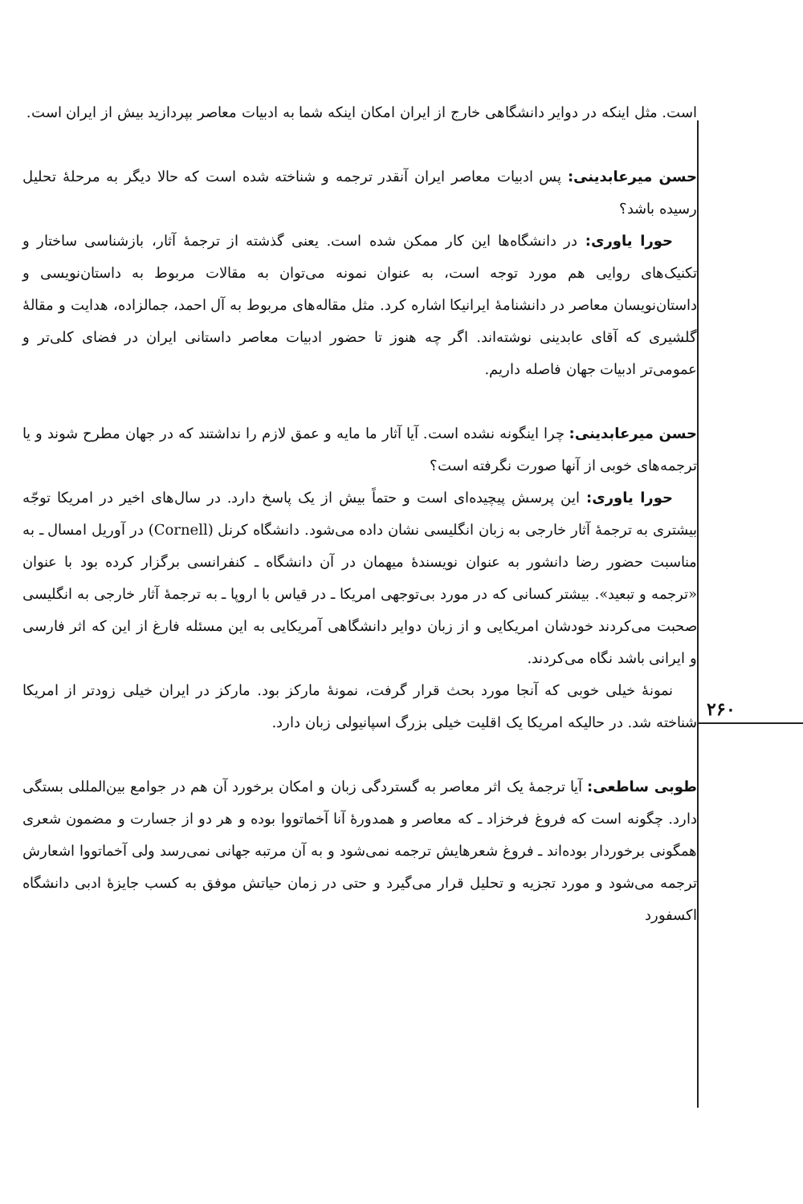۲۶۰
است. مثل اینکه در دوایر دانشگاهی خارج از ایران امکان اینکه شما به ادبیات معاصر بپردازید بیش از ایران است.
حسن میرعابدینی: پس ادبیات معاصر ایران آنقدر ترجمه و شناخته شده است که حالا دیگر به مرحلهٔ تحلیل رسیده باشد؟
حورا یاوری: در دانشگاه‌ها این کار ممکن شده است. یعنی گذشته از ترجمهٔ آثار، بازشناسی ساختار و تکنیک‌های روایی هم مورد توجه است، به عنوان نمونه می‌توان به مقالات مربوط به داستان‌نویسی و داستان‌نویسان معاصر در دانشنامهٔ ایرانیکا اشاره کرد. مثل مقاله‌های مربوط به آل احمد، جمالزاده، هدایت و مقالهٔ گلشیری که آقای عابدینی نوشته‌اند. اگر چه هنوز تا حضور ادبیات معاصر داستانی ایران در فضای کلی‌تر و عمومی‌تر ادبیات جهان فاصله داریم.
حسن میرعابدینی: چرا اینگونه نشده است. آیا آثار ما مایه و عمق لازم را نداشتند که در جهان مطرح شوند و یا ترجمه‌های خوبی از آنها صورت نگرفته است؟
حورا یاوری: این پرسش پیچیده‌ای است و حتماً بیش از یک پاسخ دارد. در سال‌های اخیر در امریکا توجّه بیشتری به ترجمهٔ آثار خارجی به زبان انگلیسی نشان داده می‌شود. دانشگاه کرنل (Cornell) در آوریل امسال ـ به مناسبت حضور رضا دانشور به عنوان نویسندهٔ میهمان در آن دانشگاه ـ کنفرانسی برگزار کرده بود با عنوان «ترجمه و تبعید». بیشتر کسانی که در مورد بی‌توجهی امریکا ـ در قیاس با اروپا ـ به ترجمهٔ آثار خارجی به انگلیسی صحبت می‌کردند خودشان امریکایی و از زبان دوایر دانشگاهی آمریکایی به این مسئله فارغ از این که اثر فارسی و ایرانی باشد نگاه می‌کردند.
نمونهٔ خیلی خوبی که آنجا مورد بحث قرار گرفت، نمونهٔ مارکز بود. مارکز در ایران خیلی زودتر از امریکا شناخته شد. در حالیکه امریکا یک اقلیت خیلی بزرگ اسپانیولی زبان دارد.
طوبی ساطعی: آیا ترجمهٔ یک اثر معاصر به گستردگی زبان و امکان برخورد آن هم در جوامع بین‌المللی بستگی دارد. چگونه است که فروغ فرخزاد ـ که معاصر و همدورهٔ آنا آخماتووا بوده و هر دو از جسارت و مضمون شعری همگونی برخوردار بوده‌اند ـ فروغ شعرهایش ترجمه نمی‌شود و به آن مرتبه جهانی نمی‌رسد ولی آخماتووا اشعارش ترجمه می‌شود و مورد تجزیه و تحلیل قرار می‌گیرد و حتی در زمان حیاتش موفق به کسب جایزهٔ ادبی دانشگاه اکسفورد